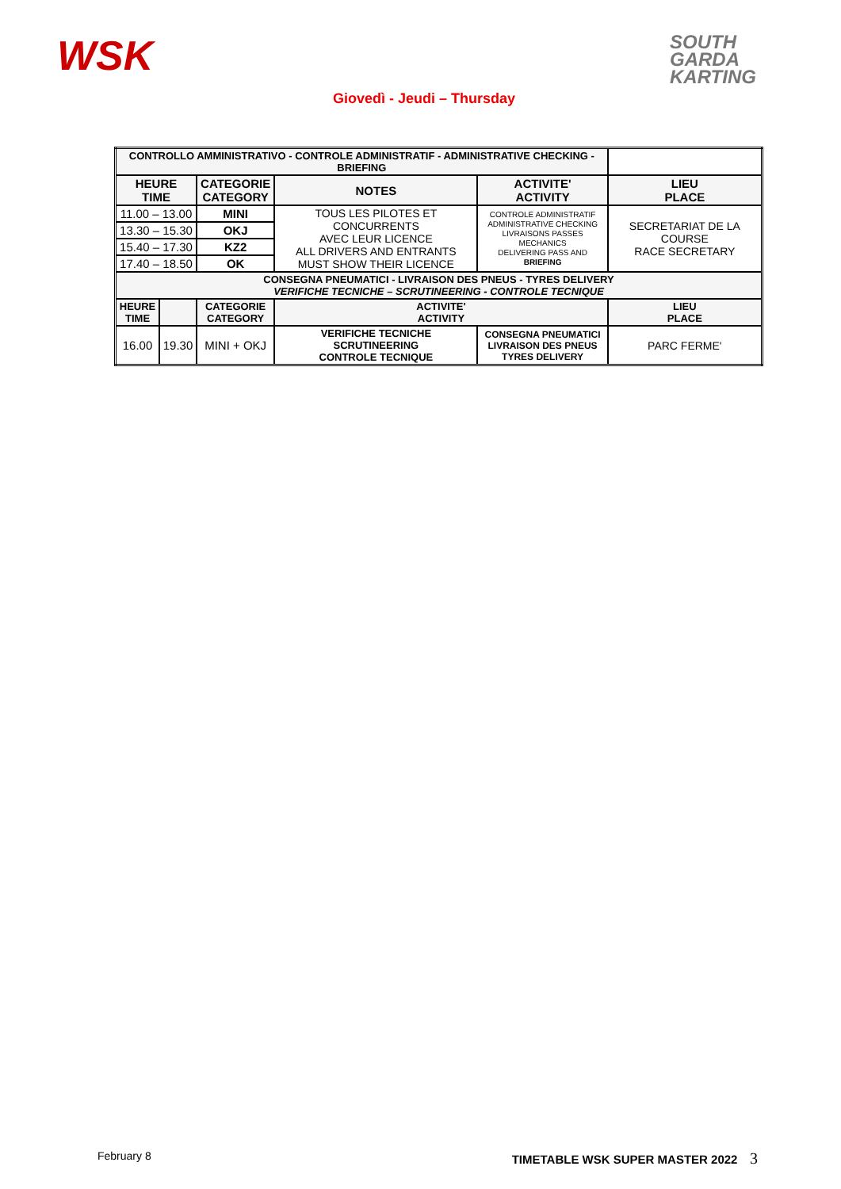WSK
SOUTH
GARDA
KARTING
Giovedì - Jeudi – Thursday
| CONTROLLO AMMINISTRATIVO - CONTROLE ADMINISTRATIF - ADMINISTRATIVE CHECKING - BRIEFING | | | | | | |
| --- | --- | --- | --- | --- | --- | --- |
| HEURE TIME | | CATEGORIE CATEGORY | NOTES | | ACTIVITE' ACTIVITY | LIEU PLACE |
| 11.00 – 13.00 | | MINI | TOUS LES PILOTES ET CONCURRENTS AVEC LEUR LICENCE ALL DRIVERS AND ENTRANTS MUST SHOW THEIR LICENCE | | CONTROLE ADMINISTRATIF ADMINISTRATIVE CHECKING LIVRAISONS PASSES MECHANICS DELIVERING PASS AND BRIEFING | SECRETARIAT DE LA COURSE RACE SECRETARY |
| 13.30 – 15.30 | | OKJ | | | | |
| 15.40 – 17.30 | | KZ2 | | | | |
| 17.40 – 18.50 | | OK | | | | |
| CONSEGNA PNEUMATICI - LIVRAISON DES PNEUS - TYRES DELIVERY VERIFICHE TECNICHE – SCRUTINEERING - CONTROLE TECNIQUE | | | | | | |
| HEURE TIME | | CATEGORIE CATEGORY | ACTIVITE' ACTIVITY | | | LIEU PLACE |
| 16.00 | 19.30 | MINI + OKJ | VERIFICHE TECNICHE SCRUTINEERING CONTROLE TECNIQUE | CONSEGNA PNEUMATICI LIVRAISON DES PNEUS TYRES DELIVERY | | PARC FERME' |
February 8 TIMETABLE WSK SUPER MASTER 2022 3